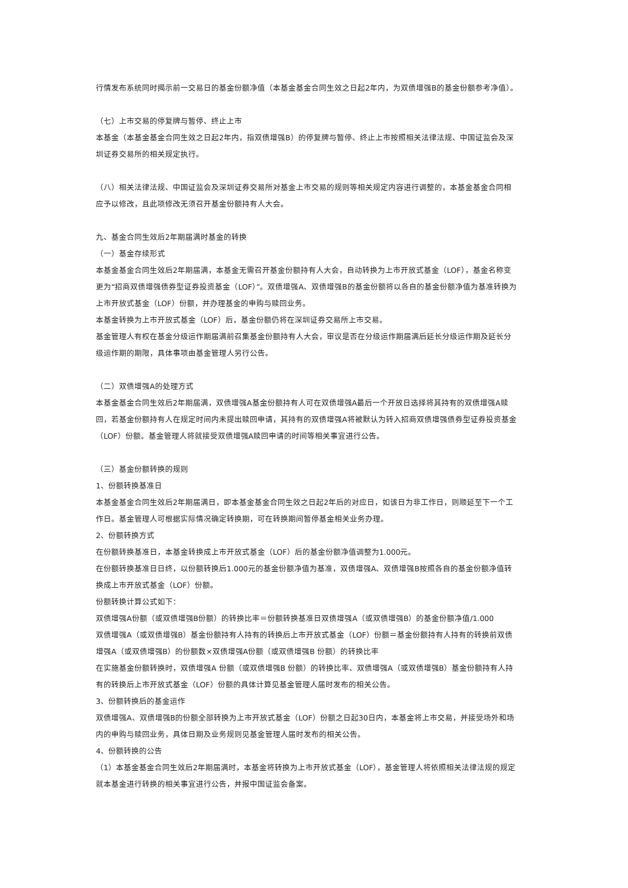行情发布系统同时揭示前一交易日的基金份额净值（本基金基金合同生效之日起2年内，为双债增强B的基金份额参考净值）。
（七）上市交易的停复牌与暂停、终止上市
本基金（本基金基金合同生效之日起2年内，指双债增强B）的停复牌与暂停、终止上市按照相关法律法规、中国证监会及深圳证券交易所的相关规定执行。
（八）相关法律法规、中国证监会及深圳证券交易所对基金上市交易的规则等相关规定内容进行调整的，本基金基金合同相应予以修改，且此项修改无须召开基金份额持有人大会。
九、基金合同生效后2年期届满时基金的转换
（一）基金存续形式
本基金基金合同生效后2年期届满，本基金无需召开基金份额持有人大会，自动转换为上市开放式基金（LOF），基金名称变更为“招商双债增强债券型证券投资基金（LOF）”。双债增强A、双债增强B的基金份额将以各自的基金份额净值为基准转换为上市开放式基金（LOF）份额，并办理基金的申购与赎回业务。
本基金转换为上市开放式基金（LOF）后，基金份额仍将在深圳证券交易所上市交易。
基金管理人有权在基金分级运作期届满前召集基金份额持有人大会，审议是否在分级运作期届满后延长分级运作期及延长分级运作期的期限，具体事项由基金管理人另行公告。
（二）双债增强A的处理方式
本基金基金合同生效后2年期届满，双债增强A基金份额持有人可在双债增强A最后一个开放日选择将其持有的双债增强A赎回，若基金份额持有人在规定时间内未提出赎回申请，其持有的双债增强A将被默认为转入招商双债增强债券型证券投资基金（LOF）份额。基金管理人将就接受双债增强A赎回申请的时间等相关事宜进行公告。
（三）基金份额转换的规则
1、份额转换基准日
本基金基金合同生效后2年期届满日，即本基金基金合同生效之日起2年后的对应日，如该日为非工作日，则顺延至下一个工作日。基金管理人可根据实际情况确定转换期，可在转换期间暂停基金相关业务办理。
2、份额转换方式
在份额转换基准日，本基金转换成上市开放式基金（LOF）后的基金份额净值调整为1.000元。
在份额转换基准日日终，以份额转换后1.000元的基金份额净值为基准，双债增强A、双债增强B按照各自的基金份额净值转换成上市开放式基金（LOF）份额。
份额转换计算公式如下：
双债增强A份额（或双债增强B份额）的转换比率＝份额转换基准日双债增强A（或双债增强B）的基金份额净值/1.000
双债增强A（或双债增强B）基金份额持有人持有的转换后上市开放式基金（LOF）份额＝基金份额持有人持有的转换前双债增强A（或双债增强B）的份额数×双债增强A份额（或双债增强B 份额）的转换比率
在实施基金份额转换时，双债增强A 份额（或双债增强B 份额）的转换比率、双债增强A（或双债增强B）基金份额持有人持有的转换后上市开放式基金（LOF）份额的具体计算见基金管理人届时发布的相关公告。
3、份额转换后的基金运作
双债增强A、双债增强B的份额全部转换为上市开放式基金（LOF）份额之日起30日内，本基金将上市交易，并接受场外和场内的申购与赎回业务，具体日期及业务规则见基金管理人届时发布的相关公告。
4、份额转换的公告
（1）本基金基金合同生效后2年期届满时，本基金将转换为上市开放式基金（LOF），基金管理人将依照相关法律法规的规定就本基金进行转换的相关事宜进行公告，并报中国证监会备案。